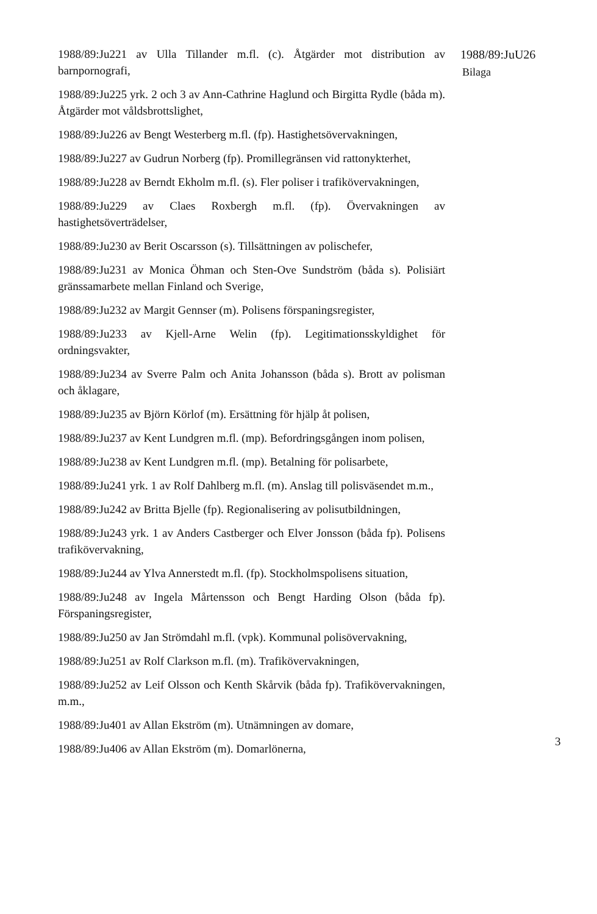1988/89:Ju221 av Ulla Tillander m.fl. (c). Åtgärder mot distribution av barnpornografi,
1988/89:Ju225 yrk. 2 och 3 av Ann-Cathrine Haglund och Birgitta Rydle (båda m). Åtgärder mot våldsbrottslighet,
1988/89:Ju226 av Bengt Westerberg m.fl. (fp). Hastighetsövervakningen,
1988/89:Ju227 av Gudrun Norberg (fp). Promillegränsen vid rattonykterhet,
1988/89:Ju228 av Berndt Ekholm m.fl. (s). Fler poliser i trafikövervakningen,
1988/89:Ju229 av Claes Roxbergh m.fl. (fp). Övervakningen av hastighetsöverträdelser,
1988/89:Ju230 av Berit Oscarsson (s). Tillsättningen av polischefer,
1988/89:Ju231 av Monica Öhman och Sten-Ove Sundström (båda s). Polisiärt gränssamarbete mellan Finland och Sverige,
1988/89:Ju232 av Margit Gennser (m). Polisens förspaningsregister,
1988/89:Ju233 av Kjell-Arne Welin (fp). Legitimationsskyldighet för ordningsvakter,
1988/89:Ju234 av Sverre Palm och Anita Johansson (båda s). Brott av polisman och åklagare,
1988/89:Ju235 av Björn Körlof (m). Ersättning för hjälp åt polisen,
1988/89:Ju237 av Kent Lundgren m.fl. (mp). Befordringsgången inom polisen,
1988/89:Ju238 av Kent Lundgren m.fl. (mp). Betalning för polisarbete,
1988/89:Ju241 yrk. 1 av Rolf Dahlberg m.fl. (m). Anslag till polisväsendet m.m.,
1988/89:Ju242 av Britta Bjelle (fp). Regionalisering av polisutbildningen,
1988/89:Ju243 yrk. 1 av Anders Castberger och Elver Jonsson (båda fp). Polisens trafikövervakning,
1988/89:Ju244 av Ylva Annerstedt m.fl. (fp). Stockholmspolisens situation,
1988/89:Ju248 av Ingela Mårtensson och Bengt Harding Olson (båda fp). Förspaningsregister,
1988/89:Ju250 av Jan Strömdahl m.fl. (vpk). Kommunal polisövervakning,
1988/89:Ju251 av Rolf Clarkson m.fl. (m). Trafikövervakningen,
1988/89:Ju252 av Leif Olsson och Kenth Skårvik (båda fp). Trafikövervakningen, m.m.,
1988/89:Ju401 av Allan Ekström (m). Utnämningen av domare,
1988/89:Ju406 av Allan Ekström (m). Domarlönerna,
1988/89:JuU26
Bilaga
3